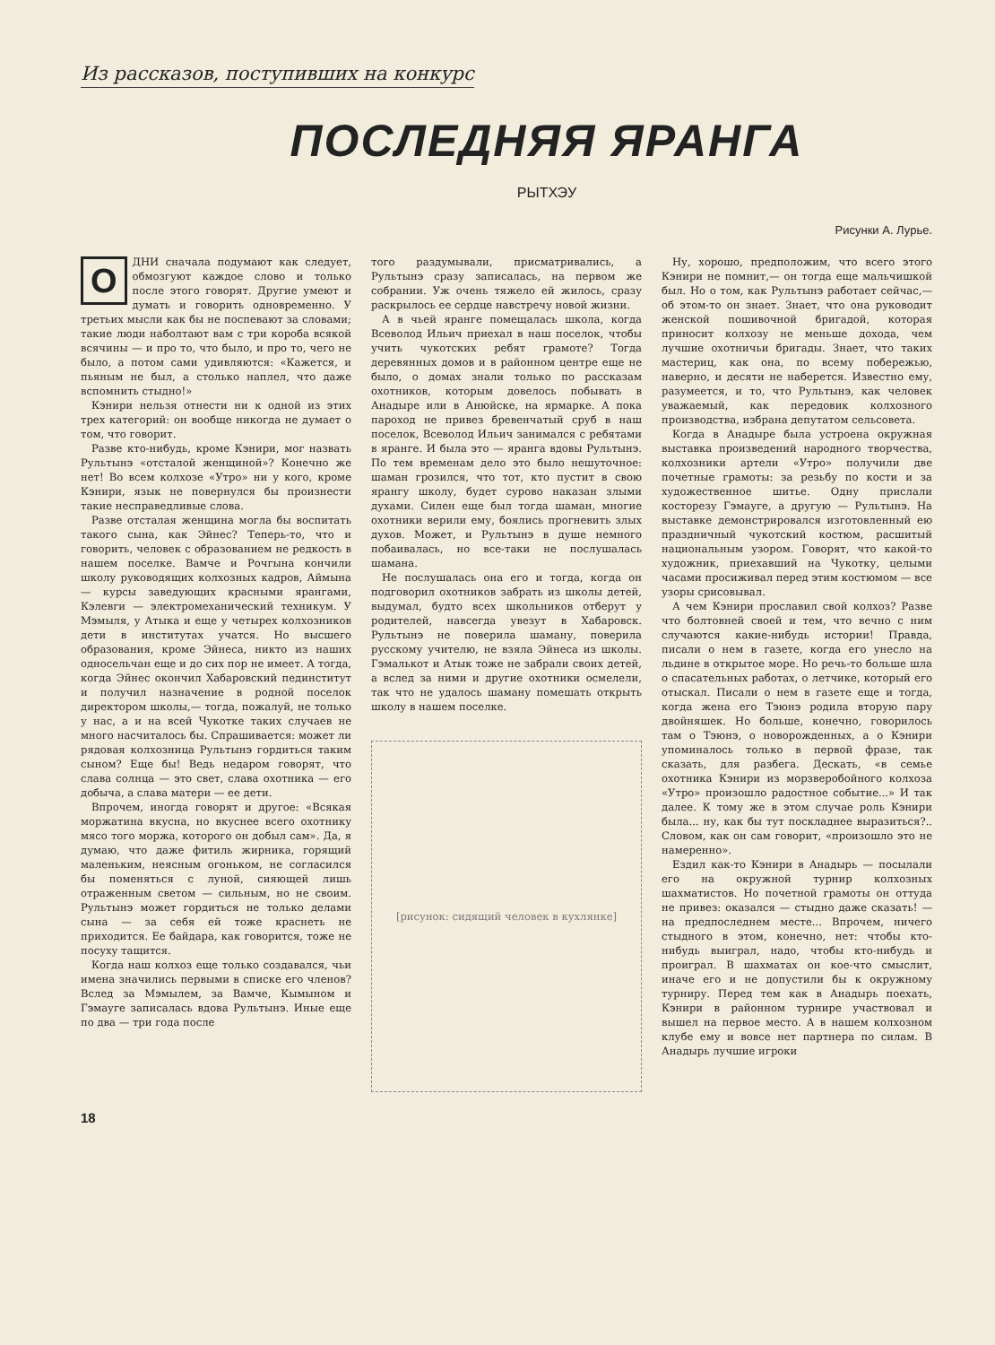Из рассказов, поступивших на конкурс
ПОСЛЕДНЯЯ ЯРАНГА
РЫТХЭУ
Рисунки А. Лурье.
ОДНИ сначала подумают как следует, обмозгуют каждое слово и только после этого говорят. Другие умеют и думать и говорить одновременно. У третьих мысли как бы не поспевают за словами; такие люди наболтают вам с три короба всякой всячины — и про то, что было, и про то, чего не было, а потом сами удивляются: «Кажется, и пьяным не был, а столько наплел, что даже вспомнить стыдно!»
Кэнири нельзя отнести ни к одной из этих трех категорий: он вообще никогда не думает о том, что говорит.
Разве кто-нибудь, кроме Кэнири, мог назвать Рультынэ «отсталой женщиной»? Конечно же нет! Во всем колхозе «Утро» ни у кого, кроме Кэнири, язык не повернулся бы произнести такие несправедливые слова.
Разве отсталая женщина могла бы воспитать такого сына, как Эйнес? Теперь-то, что и говорить, человек с образованием не редкость в нашем поселке. Вамче и Рочгына кончили школу руководящих колхозных кадров, Аймына — курсы заведующих красными ярангами, Кэлевги — электромеханический техникум. У Мэмыля, у Атыка и еще у четырех колхозников дети в институтах учатся. Но высшего образования, кроме Эйнеса, никто из наших односельчан еще и до сих пор не имеет. А тогда, когда Эйнес окончил Хабаровский пединститут и получил назначение в родной поселок директором школы,— тогда, пожалуй, не только у нас, а и на всей Чукотке таких случаев не много насчиталось бы. Спрашивается: может ли рядовая колхозница Рультынэ гордиться таким сыном? Еще бы! Ведь недаром говорят, что слава солнца — это свет, слава охотника — его добыча, а слава матери — ее дети.
Впрочем, иногда говорят и другое: «Всякая моржатина вкусна, но вкуснее всего охотнику мясо того моржа, которого он добыл сам». Да, я думаю, что даже фитиль жирника, горящий маленьким, неясным огоньком, не согласился бы поменяться с луной, сияющей лишь отраженным светом — сильным, но не своим. Рультынэ может гордиться не только делами сына — за себя ей тоже краснеть не приходится. Ее байдара, как говорится, тоже не посуху тащится.
Когда наш колхоз еще только создавался, чьи имена значились первыми в списке его членов? Вслед за Мэмылем, за Вамче, Кымыном и Гэмауге записалась вдова Рультынэ. Иные еще по два — три года после
того раздумывали, присматривались, а Рультынэ сразу записалась, на первом же собрании. Уж очень тяжело ей жилось, сразу раскрылось ее сердце навстречу новой жизни.
А в чьей яранге помещалась школа, когда Всеволод Ильич приехал в наш поселок, чтобы учить чукотских ребят грамоте? Тогда деревянных домов и в районном центре еще не было, о домах знали только по рассказам охотников, которым довелось побывать в Анадыре или в Анюйске, на ярмарке. А пока пароход не привез бревенчатый сруб в наш поселок, Всеволод Ильич занимался с ребятами в яранге. И была это — яранга вдовы Рультынэ. По тем временам дело это было нешуточное: шаман грозился, что тот, кто пустит в свою ярангу школу, будет сурово наказан злыми духами. Силен еще был тогда шаман, многие охотники верили ему, боялись прогневить злых духов. Может, и Рультынэ в душе немного побаивалась, но все-таки не послушалась шамана.
Не послушалась она его и тогда, когда он подговорил охотников забрать из школы детей, выдумал, будто всех школьников отберут у родителей, навсегда увезут в Хабаровск. Рультынэ не поверила шаману, поверила русскому учителю, не взяла Эйнеса из школы. Гэмалькот и Атык тоже не забрали своих детей, а вслед за ними и другие охотники осмелели, так что не удалось шаману помешать открыть школу в нашем поселке.
[рисунок: сидящий человек в кухлянке]
Ну, хорошо, предположим, что всего этого Кэнири не помнит,— он тогда еще мальчишкой был. Но о том, как Рультынэ работает сейчас,— об этом-то он знает. Знает, что она руководит женской пошивочной бригадой, которая приносит колхозу не меньше дохода, чем лучшие охотничьи бригады. Знает, что таких мастериц, как она, по всему побережью, наверно, и десяти не наберется. Известно ему, разумеется, и то, что Рультынэ, как человек уважаемый, как передовик колхозного производства, избрана депутатом сельсовета.
Когда в Анадыре была устроена окружная выставка произведений народного творчества, колхозники артели «Утро» получили две почетные грамоты: за резьбу по кости и за художественное шитье. Одну прислали косторезу Гэмауге, а другую — Рультынэ. На выставке демонстрировался изготовленный ею праздничный чукотский костюм, расшитый национальным узором. Говорят, что какой-то художник, приехавший на Чукотку, целыми часами просиживал перед этим костюмом — все узоры срисовывал.
А чем Кэнири прославил свой колхоз? Разве что болтовней своей и тем, что вечно с ним случаются какие-нибудь истории! Правда, писали о нем в газете, когда его унесло на льдине в открытое море. Но речь-то больше шла о спасательных работах, о летчике, который его отыскал. Писали о нем в газете еще и тогда, когда жена его Тэюнэ родила вторую пару двойняшек. Но больше, конечно, говорилось там о Тэюнэ, о новорожденных, а о Кэнири упоминалось только в первой фразе, так сказать, для разбега. Дескать, «в семье охотника Кэнири из морзверобойного колхоза «Утро» произошло радостное событие...» И так далее. К тому же в этом случае роль Кэнири была... ну, как бы тут поскладнее выразиться?.. Словом, как он сам говорит, «произошло это не намеренно».
Ездил как-то Кэнири в Анадырь — посылали его на окружной турнир колхозных шахматистов. Но почетной грамоты он оттуда не привез: оказался — стыдно даже сказать! — на предпоследнем месте... Впрочем, ничего стыдного в этом, конечно, нет: чтобы кто-нибудь выиграл, надо, чтобы кто-нибудь и проиграл. В шахматах он кое-что смыслит, иначе его и не допустили бы к окружному турниру. Перед тем как в Анадырь поехать, Кэнири в районном турнире участвовал и вышел на первое место. А в нашем колхозном клубе ему и вовсе нет партнера по силам. В Анадырь лучшие игроки
18